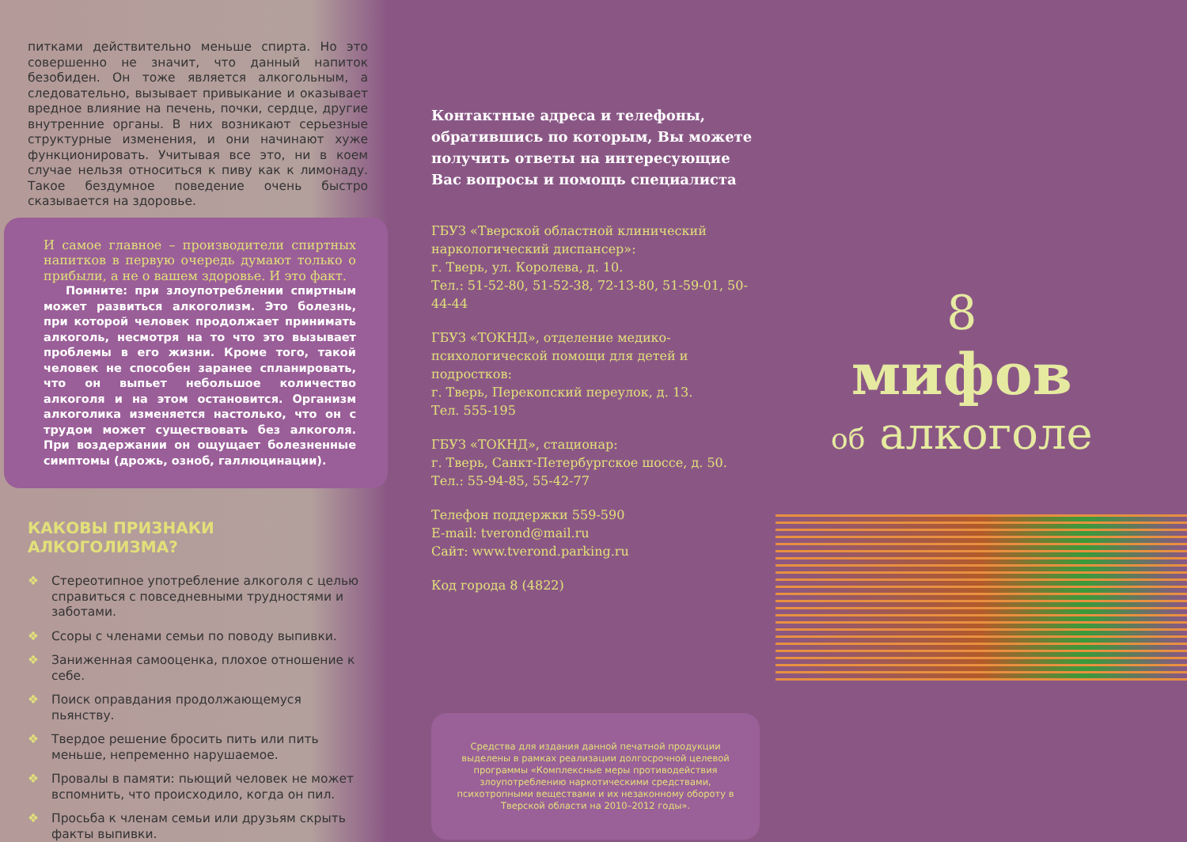питками действительно меньше спирта. Но это совершенно не значит, что данный напиток безобиден. Он тоже является алкогольным, а следовательно, вызывает привыкание и оказывает вредное влияние на печень, почки, сердце, другие внутренние органы. В них возникают серьезные структурные изменения, и они начинают хуже функционировать. Учитывая все это, ни в коем случае нельзя относиться к пиву как к лимонаду. Такое бездумное поведение очень быстро сказывается на здоровье.
И самое главное – производители спиртных напитков в первую очередь думают только о прибыли, а не о вашем здоровье. И это факт.
Помните: при злоупотреблении спиртным может развиться алкоголизм. Это болезнь, при которой человек продолжает принимать алкоголь, несмотря на то что это вызывает проблемы в его жизни. Кроме того, такой человек не способен заранее спланировать, что он выпьет небольшое количество алкоголя и на этом остановится. Организм алкоголика изменяется настолько, что он с трудом может существовать без алкоголя. При воздержании он ощущает болезненные симптомы (дрожь, озноб, галлюцинации).
КАКОВЫ ПРИЗНАКИ АЛКОГОЛИЗМА?
❖ Стереотипное употребление алкоголя с целью справиться с повседневными трудностями и заботами.
❖ Ссоры с членами семьи по поводу выпивки.
❖ Заниженная самооценка, плохое отношение к себе.
❖ Поиск оправдания продолжающемуся пьянству.
❖ Твердое решение бросить пить или пить меньше, непременно нарушаемое.
❖ Провалы в памяти: пьющий человек не может вспомнить, что происходило, когда он пил.
❖ Просьба к членам семьи или друзьям скрыть факты выпивки.
Контактные адреса и телефоны, обратившись по которым, Вы можете получить ответы на интересующие Вас вопросы и помощь специалиста
ГБУЗ «Тверской областной клинический наркологический диспансер»:
г. Тверь, ул. Королева, д. 10.
Тел.: 51-52-80, 51-52-38, 72-13-80, 51-59-01, 50-44-44
ГБУЗ «ТОКНД», отделение медико-психологической помощи для детей и подростков:
г. Тверь, Перекопский переулок, д. 13.
Тел. 555-195
ГБУЗ «ТОКНД», стационар:
г. Тверь, Санкт-Петербургское шоссе, д. 50.
Тел.: 55-94-85, 55-42-77
Телефон поддержки 559-590
E-mail: tverond@mail.ru
Сайт: www.tverond.parking.ru
Код города 8 (4822)
Средства для издания данной печатной продукции выделены в рамках реализации долгосрочной целевой программы «Комплексные меры противодействия злоупотреблению наркотическими средствами, психотропными веществами и их незаконному обороту в Тверской области на 2010–2012 годы».
8
мифов
об алкоголе